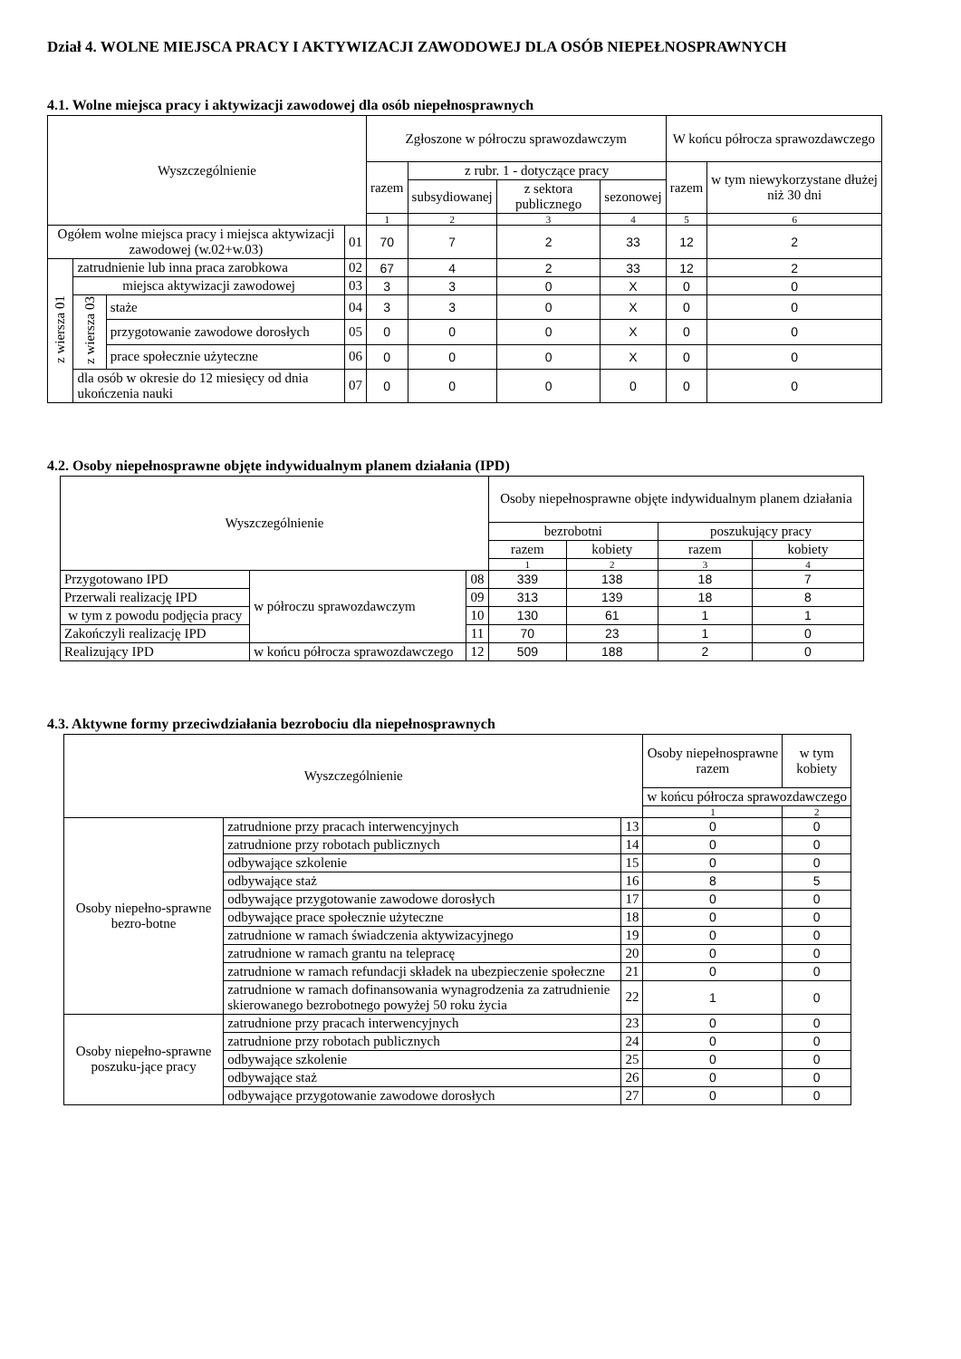Dział 4. WOLNE MIEJSCA PRACY I AKTYWIZACJI ZAWODOWEJ DLA OSÓB NIEPEŁNOSPRAWNYCH
4.1. Wolne miejsca pracy i aktywizacji zawodowej dla osób niepełnosprawnych
| Wyszczególnienie | | | | Zgłoszone w półroczu sprawozdawczym | | | | W końcu półrocza sprawozdawczego | |
| --- | --- | --- | --- | --- | --- | --- | --- | --- | --- |
| | | | | razem | z rubr. 1 - dotyczące pracy | | | razem | w tym niewykorzystane dłużej niż 30 dni |
| | | | | | subsydiowanej | z sektora publicznego | sezonowej | | |
| | | | | 1 | 2 | 3 | 4 | 5 | 6 |
| Ogółem wolne miejsca pracy i miejsca aktywizacji zawodowej (w.02+w.03) | | | 01 | 70 | 7 | 2 | 33 | 12 | 2 |
| z wiersza 01 | zatrudnienie lub inna praca zarobkowa | | 02 | 67 | 4 | 2 | 33 | 12 | 2 |
| | miejsca aktywizacji zawodowej | | 03 | 3 | 3 | 0 | X | 0 | 0 |
| | z wiersza 03 | staże | 04 | 3 | 3 | 0 | X | 0 | 0 |
| | | przygotowanie zawodowe dorosłych | 05 | 0 | 0 | 0 | X | 0 | 0 |
| | | prace społecznie użyteczne | 06 | 0 | 0 | 0 | X | 0 | 0 |
| | dla osób w okresie do 12 miesięcy od dnia ukończenia nauki | | 07 | 0 | 0 | 0 | 0 | 0 | 0 |
4.2. Osoby niepełnosprawne objęte indywidualnym planem działania (IPD)
| Wyszczególnienie | | | Osoby niepełnosprawne objęte indywidualnym planem działania | | | |
| --- | --- | --- | --- | --- | --- | --- |
| | | | bezrobotni | | poszukujący pracy | |
| | | | razem | kobiety | razem | kobiety |
| | | | 1 | 2 | 3 | 4 |
| Przygotowano IPD | w półroczu sprawozdawczym | 08 | 339 | 138 | 18 | 7 |
| Przerwali realizację IPD | | 09 | 313 | 139 | 18 | 8 |
| w tym z powodu podjęcia pracy | | 10 | 130 | 61 | 1 | 1 |
| Zakończyli realizację IPD | | 11 | 70 | 23 | 1 | 0 |
| Realizujący IPD | w końcu półrocza sprawozdawczego | 12 | 509 | 188 | 2 | 0 |
4.3. Aktywne formy przeciwdziałania bezrobociu dla niepełnosprawnych
| Wyszczególnienie | | | Osoby niepełnosprawne razem | w tym kobiety |
| --- | --- | --- | --- | --- |
| | | | w końcu półrocza sprawozdawczego | |
| | | | 1 | 2 |
| Osoby niepełno-sprawne bezro-botne | zatrudnione przy pracach interwencyjnych | 13 | 0 | 0 |
| | zatrudnione przy robotach publicznych | 14 | 0 | 0 |
| | odbywające szkolenie | 15 | 0 | 0 |
| | odbywające staż | 16 | 8 | 5 |
| | odbywające przygotowanie zawodowe dorosłych | 17 | 0 | 0 |
| | odbywające prace społecznie użyteczne | 18 | 0 | 0 |
| | zatrudnione w ramach świadczenia aktywizacyjnego | 19 | 0 | 0 |
| | zatrudnione w ramach grantu na telepracę | 20 | 0 | 0 |
| | zatrudnione w ramach refundacji składek na ubezpieczenie społeczne | 21 | 0 | 0 |
| | zatrudnione w ramach dofinansowania wynagrodzenia za zatrudnienie skierowanego bezrobotnego powyżej 50 roku życia | 22 | 1 | 0 |
| Osoby niepełno-sprawne poszuku-jące pracy | zatrudnione przy pracach interwencyjnych | 23 | 0 | 0 |
| | zatrudnione przy robotach publicznych | 24 | 0 | 0 |
| | odbywające szkolenie | 25 | 0 | 0 |
| | odbywające staż | 26 | 0 | 0 |
| | odbywające przygotowanie zawodowe dorosłych | 27 | 0 | 0 |